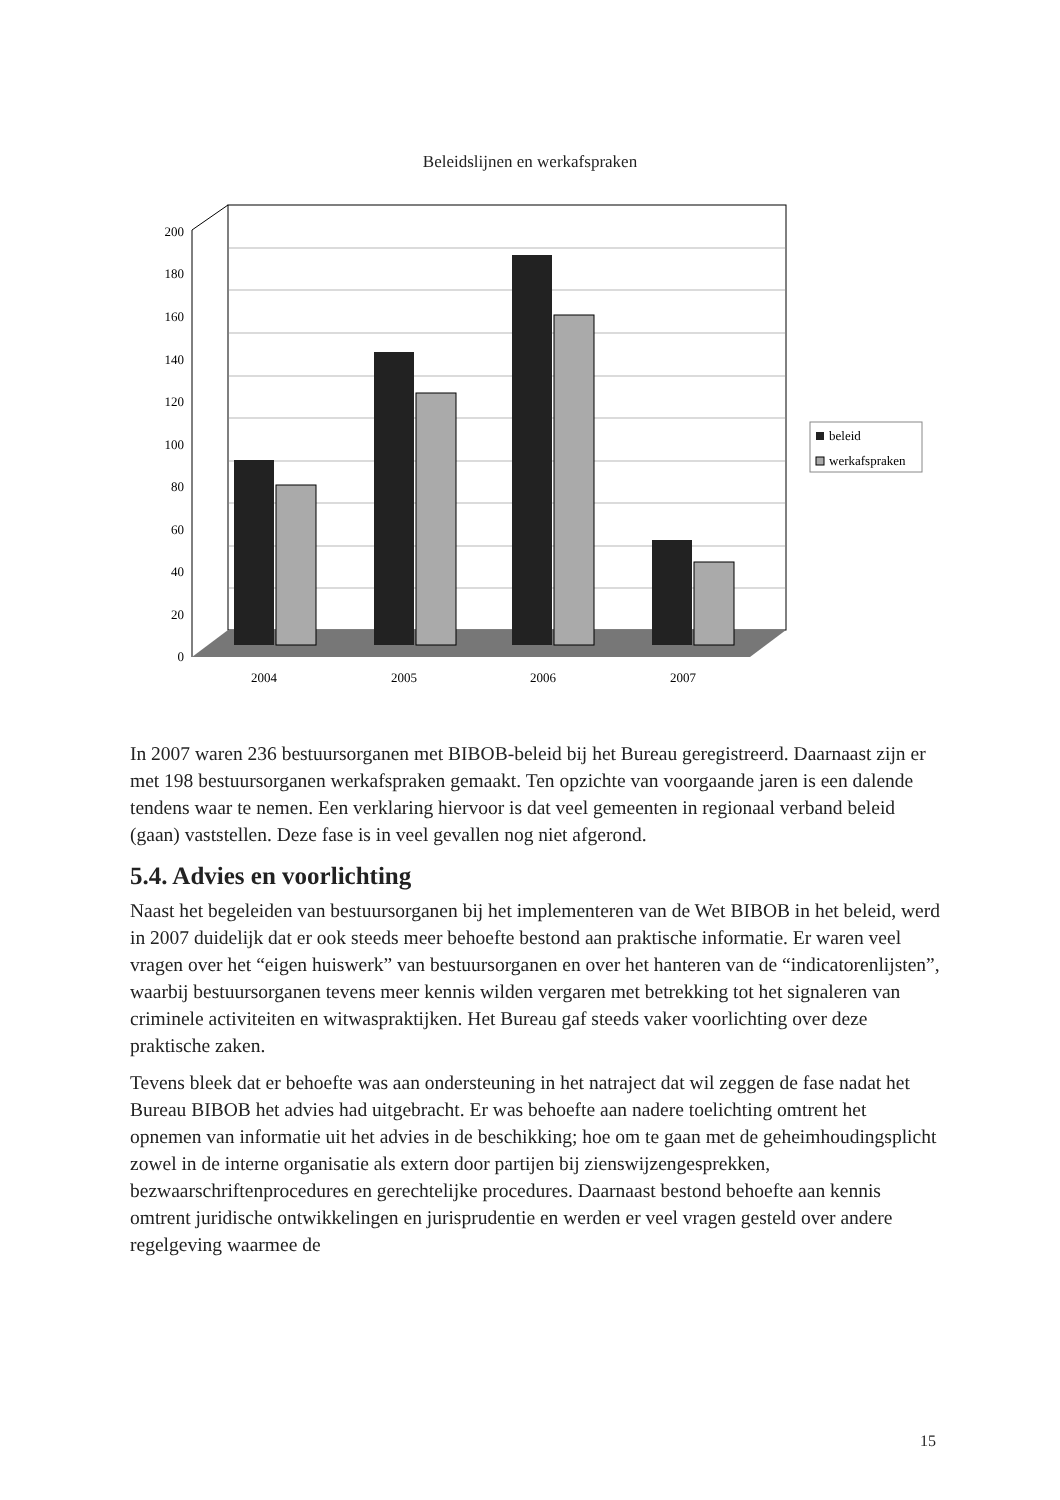Beleidslijnen en werkafspraken
200
180
160
140
120
100
80
60
40
20
0
2004
2005
2006
2007
beleid
werkafspraken
In 2007 waren 236 bestuursorganen met BIBOB-beleid bij het Bureau geregistreerd. Daarnaast zijn er met 198 bestuursorganen werkafspraken gemaakt. Ten opzichte van voorgaande jaren is een dalende tendens waar te nemen. Een verklaring hiervoor is dat veel gemeenten in regionaal verband beleid (gaan) vaststellen. Deze fase is in veel gevallen nog niet afgerond.
5.4. Advies en voorlichting
Naast het begeleiden van bestuursorganen bij het implementeren van de Wet BIBOB in het beleid, werd in 2007 duidelijk dat er ook steeds meer behoefte bestond aan praktische informatie. Er waren veel vragen over het “eigen huiswerk” van bestuursorganen en over het hanteren van de “indicatorenlijsten”, waarbij bestuursorganen tevens meer kennis wilden vergaren met betrekking tot het signaleren van criminele activiteiten en witwaspraktijken. Het Bureau gaf steeds vaker voorlichting over deze praktische zaken.
Tevens bleek dat er behoefte was aan ondersteuning in het natraject dat wil zeggen de fase nadat het Bureau BIBOB het advies had uitgebracht. Er was behoefte aan nadere toelichting omtrent het opnemen van informatie uit het advies in de beschikking; hoe om te gaan met de geheimhoudingsplicht zowel in de interne organisatie als extern door partijen bij zienswijzengesprekken, bezwaarschriftenprocedures en gerechtelijke procedures. Daarnaast bestond behoefte aan kennis omtrent juridische ontwikkelingen en jurisprudentie en werden er veel vragen gesteld over andere regelgeving waarmee de
15